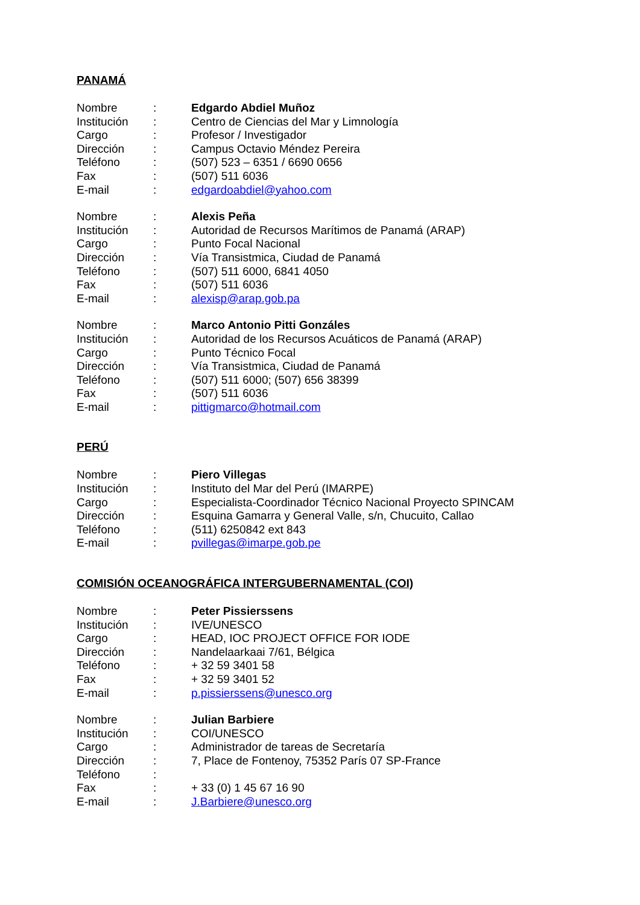PANAMÁ
Nombre: Edgardo Abdiel Muñoz
Institución: Centro de Ciencias del Mar y Limnología
Cargo: Profesor / Investigador
Dirección: Campus Octavio Méndez Pereira
Teléfono: (507) 523 – 6351 / 6690 0656
Fax: (507) 511 6036
E-mail: edgardoabdiel@yahoo.com
Nombre: Alexis Peña
Institución: Autoridad de Recursos Marítimos de Panamá (ARAP)
Cargo: Punto Focal Nacional
Dirección: Vía Transistmica, Ciudad de Panamá
Teléfono: (507) 511 6000, 6841 4050
Fax: (507) 511 6036
E-mail: alexisp@arap.gob.pa
Nombre: Marco Antonio Pitti Gonzáles
Institución: Autoridad de los Recursos Acuáticos de Panamá (ARAP)
Cargo: Punto Técnico Focal
Dirección: Vía Transistmica, Ciudad de Panamá
Teléfono: (507) 511 6000; (507) 656 38399
Fax: (507) 511 6036
E-mail: pittigmarco@hotmail.com
PERÚ
Nombre: Piero Villegas
Institución: Instituto del Mar del Perú (IMARPE)
Cargo: Especialista-Coordinador Técnico Nacional Proyecto SPINCAM
Dirección: Esquina Gamarra y General Valle, s/n, Chucuito, Callao
Teléfono: (511) 6250842 ext 843
E-mail: pvillegas@imarpe.gob.pe
COMISIÓN OCEANOGRÁFICA INTERGUBERNAMENTAL (COI)
Nombre: Peter Pissierssens
Institución: IVE/UNESCO
Cargo: HEAD, IOC PROJECT OFFICE FOR IODE
Dirección: Nandelaarkaai 7/61, Bélgica
Teléfono: + 32 59 3401 58
Fax: + 32 59 3401 52
E-mail: p.pissierssens@unesco.org
Nombre: Julian Barbiere
Institución: COI/UNESCO
Cargo: Administrador de tareas de Secretaría
Dirección: 7, Place de Fontenoy, 75352 París 07 SP-France
Teléfono:
Fax: + 33 (0) 1 45 67 16 90
E-mail: J.Barbiere@unesco.org